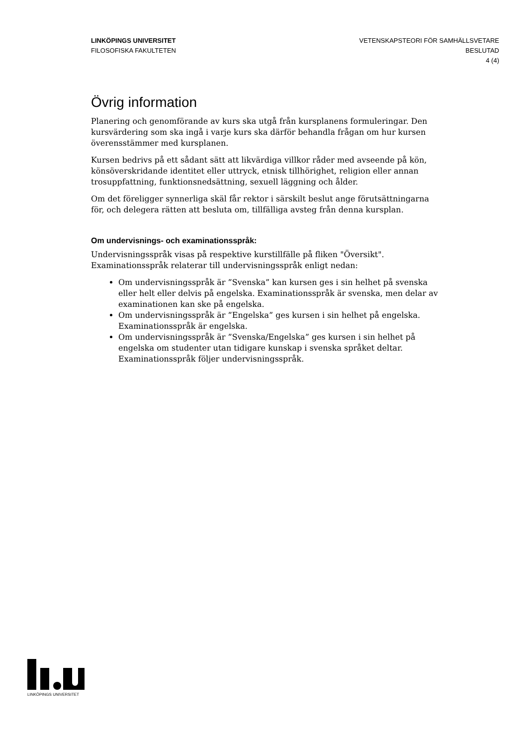LINKÖPINGS UNIVERSITET
FILOSOFISKA FAKULTETEN
VETENSKAPSTEORI FÖR SAMHÄLLSVETARE
BESLUTAD
4 (4)
Övrig information
Planering och genomförande av kurs ska utgå från kursplanens formuleringar. Den kursvärdering som ska ingå i varje kurs ska därför behandla frågan om hur kursen överensstämmer med kursplanen.
Kursen bedrivs på ett sådant sätt att likvärdiga villkor råder med avseende på kön, könsöverskridande identitet eller uttryck, etnisk tillhörighet, religion eller annan trosuppfattning, funktionsnedsättning, sexuell läggning och ålder.
Om det föreligger synnerliga skäl får rektor i särskilt beslut ange förutsättningarna för, och delegera rätten att besluta om, tillfälliga avsteg från denna kursplan.
Om undervisnings- och examinationsspråk:
Undervisningsspråk visas på respektive kurstillfälle på fliken "Översikt".
Examinationsspråk relaterar till undervisningsspråk enligt nedan:
Om undervisningsspråk är ”Svenska” kan kursen ges i sin helhet på svenska eller helt eller delvis på engelska. Examinationsspråk är svenska, men delar av examinationen kan ske på engelska.
Om undervisningsspråk är ”Engelska” ges kursen i sin helhet på engelska. Examinationsspråk är engelska.
Om undervisningsspråk är ”Svenska/Engelska” ges kursen i sin helhet på engelska om studenter utan tidigare kunskap i svenska språket deltar. Examinationsspråk följer undervisningsspråk.
LINKÖPINGS UNIVERSITET